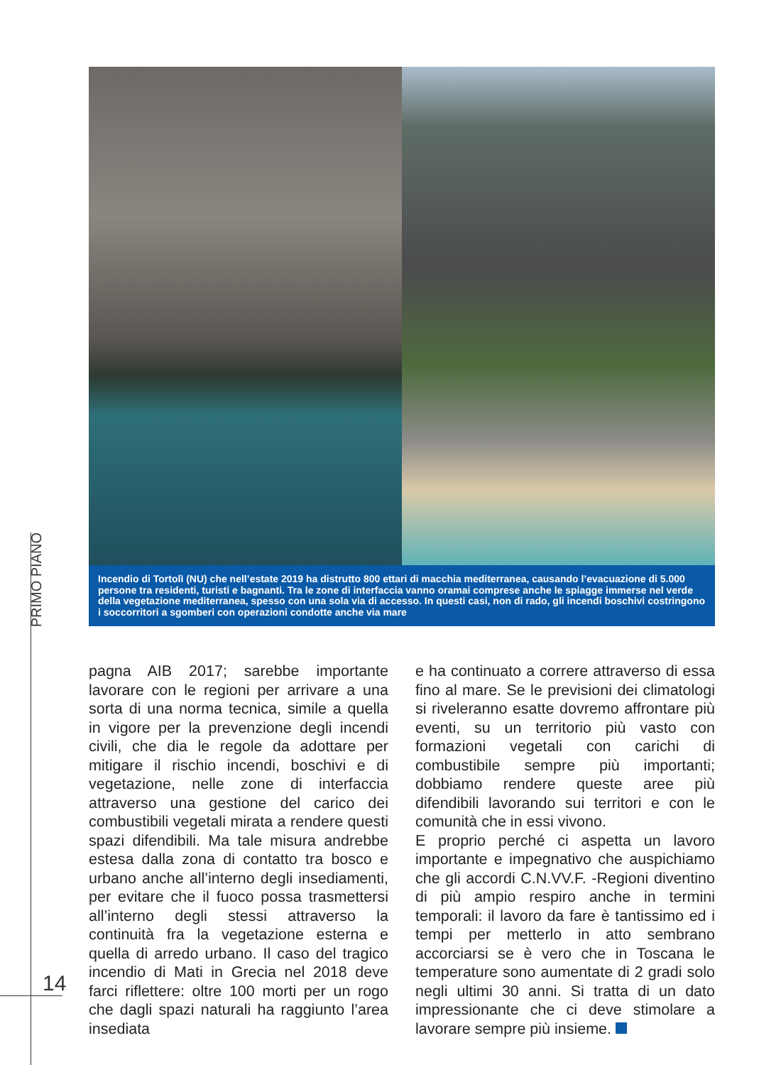Incendio di Tortolì (NU) che nell’estate 2019 ha distrutto 800 ettari di macchia mediterranea, causando l’evacuazione di 5.000 persone tra residenti, turisti e bagnanti. Tra le zone di interfaccia vanno oramai comprese anche le spiagge immerse nel verde della vegetazione mediterranea, spesso con una sola via di accesso. In questi casi, non di rado, gli incendi boschivi costringono i soccorritori a sgomberi con operazioni condotte anche via mare
PRIMO PIANO
pagna AIB 2017; sarebbe importante lavorare con le regioni per arrivare a una sorta di una norma tecnica, simile a quella in vigore per la prevenzione degli incendi civili, che dia le regole da adottare per mitigare il rischio incendi, boschivi e di vegetazione, nelle zone di interfaccia attraverso una gestione del carico dei combustibili vegetali mirata a rendere questi spazi difendibili. Ma tale misura andrebbe estesa dalla zona di contatto tra bosco e urbano anche all’interno degli insediamenti, per evitare che il fuoco possa trasmettersi all’interno degli stessi attraverso la continuità fra la vegetazione esterna e quella di arredo urbano. Il caso del tragico incendio di Mati in Grecia nel 2018 deve farci riflettere: oltre 100 morti per un rogo che dagli spazi naturali ha raggiunto l’area insediata
e ha continuato a correre attraverso di essa fino al mare. Se le previsioni dei climatologi si riveleranno esatte dovremo affrontare più eventi, su un territorio più vasto con formazioni vegetali con carichi di combustibile sempre più importanti; dobbiamo rendere queste aree più difendibili lavorando sui territori e con le comunità che in essi vivono.
E proprio perché ci aspetta un lavoro importante e impegnativo che auspichiamo che gli accordi C.N.VV.F. -Regioni diventino di più ampio respiro anche in termini temporali: il lavoro da fare è tantissimo ed i tempi per metterlo in atto sembrano accorciarsi se è vero che in Toscana le temperature sono aumentate di 2 gradi solo negli ultimi 30 anni. Si tratta di un dato impressionante che ci deve stimolare a lavorare sempre più insieme.
14